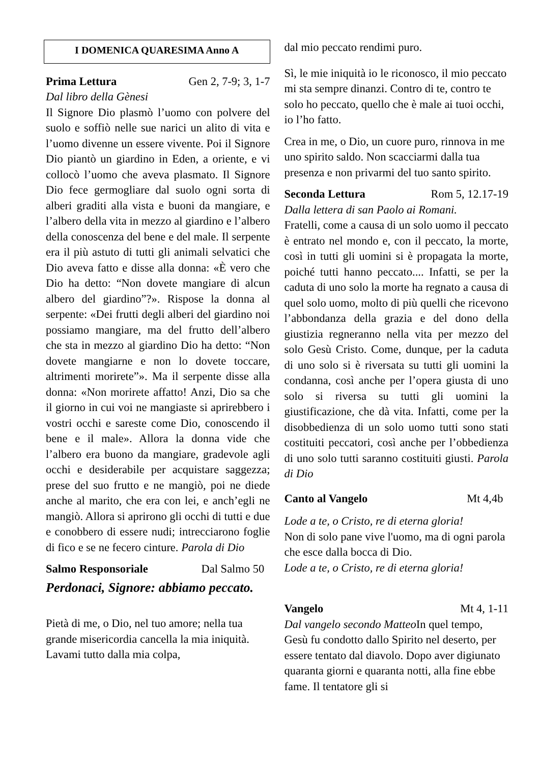I DOMENICA QUARESIMA Anno A
Prima Lettura Gen 2, 7-9; 3, 1-7
Dal libro della Gènesi
Il Signore Dio plasmò l’uomo con polvere del suolo e soffiò nelle sue narici un alito di vita e l’uomo divenne un essere vivente. Poi il Signore Dio piantò un giardino in Eden, a oriente, e vi collocò l’uomo che aveva plasmato. Il Signore Dio fece germogliare dal suolo ogni sorta di alberi graditi alla vista e buoni da mangiare, e l’albero della vita in mezzo al giardino e l’albero della conoscenza del bene e del male. Il serpente era il più astuto di tutti gli animali selvatici che Dio aveva fatto e disse alla donna: «È vero che Dio ha detto: “Non dovete mangiare di alcun albero del giardino”?». Rispose la donna al serpente: «Dei frutti degli alberi del giardino noi possiamo mangiare, ma del frutto dell’albero che sta in mezzo al giardino Dio ha detto: “Non dovete mangiarne e non lo dovete toccare, altrimenti morirete”». Ma il serpente disse alla donna: «Non morirete affatto! Anzi, Dio sa che il giorno in cui voi ne mangiaste si aprirebbero i vostri occhi e sareste come Dio, conoscendo il bene e il male». Allora la donna vide che l’albero era buono da mangiare, gradevole agli occhi e desiderabile per acquistare saggezza; prese del suo frutto e ne mangiò, poi ne diede anche al marito, che era con lei, e anch’egli ne mangiò. Allora si aprirono gli occhi di tutti e due e conobbero di essere nudi; intrecciarono foglie di fico e se ne fecero cinture. Parola di Dio
Salmo Responsoriale Dal Salmo 50
Perdonaci, Signore: abbiamo peccato.
Pietà di me, o Dio, nel tuo amore; nella tua grande misericordia cancella la mia iniquità. Lavami tutto dalla mia colpa,
dal mio peccato rendimi puro.
Sì, le mie iniquità io le riconosco, il mio peccato mi sta sempre dinanzi. Contro di te, contro te solo ho peccato, quello che è male ai tuoi occhi, io l’ho fatto.
Crea in me, o Dio, un cuore puro, rinnova in me uno spirito saldo. Non scacciarmi dalla tua presenza e non privarmi del tuo santo spirito.
Seconda Lettura Rom 5, 12.17-19
Dalla lettera di san Paolo ai Romani.
Fratelli, come a causa di un solo uomo il peccato è entrato nel mondo e, con il peccato, la morte, così in tutti gli uomini si è propagata la morte, poiché tutti hanno peccato.... Infatti, se per la caduta di uno solo la morte ha regnato a causa di quel solo uomo, molto di più quelli che ricevono l’abbondanza della grazia e del dono della giustizia regneranno nella vita per mezzo del solo Gesù Cristo. Come, dunque, per la caduta di uno solo si è riversata su tutti gli uomini la condanna, così anche per l’opera giusta di uno solo si riversa su tutti gli uomini la giustificazione, che dà vita. Infatti, come per la disobbedienza di un solo uomo tutti sono stati costituiti peccatori, così anche per l’obbedienza di uno solo tutti saranno costituiti giusti. Parola di Dio
Canto al Vangelo Mt 4,4b
Lode a te, o Cristo, re di eterna gloria!
Non di solo pane vive l'uomo, ma di ogni parola che esce dalla bocca di Dio.
Lode a te, o Cristo, re di eterna gloria!
Vangelo Mt 4, 1-11
Dal vangelo secondo Matteo In quel tempo, Gesù fu condotto dallo Spirito nel deserto, per essere tentato dal diavolo. Dopo aver digiunato quaranta giorni e quaranta notti, alla fine ebbe fame. Il tentatore gli si